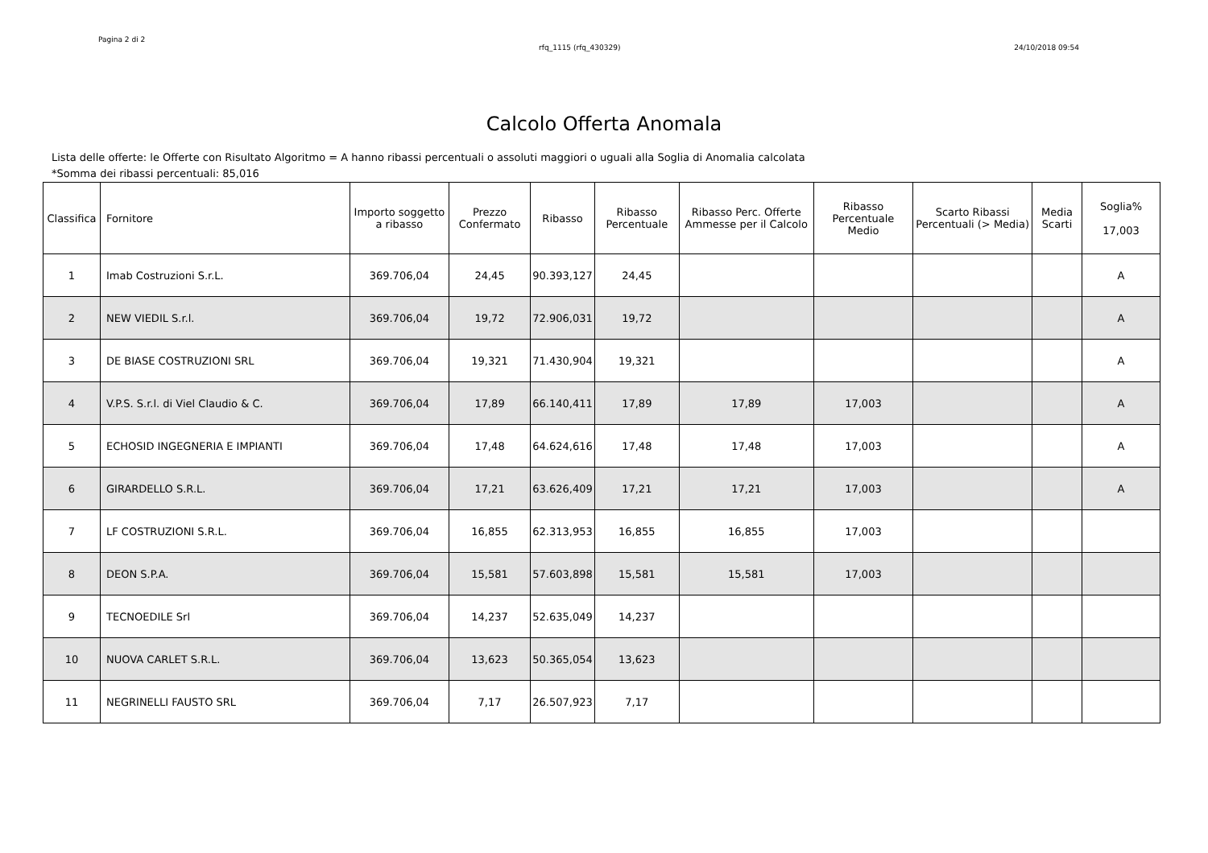Pagina 2 di 2
rfq_1115 (rfq_430329) 24/10/2018 09:54
Calcolo Offerta Anomala
Lista delle offerte: le Offerte con Risultato Algoritmo = A hanno ribassi percentuali o assoluti maggiori o uguali alla Soglia di Anomalia calcolata
*Somma dei ribassi percentuali: 85,016
| Classifica | Fornitore | Importo soggetto a ribasso | Prezzo Confermato | Ribasso | Ribasso Percentuale | Ribasso Perc. Offerte Ammesse per il Calcolo | Ribasso Percentuale Medio | Scarto Ribassi Percentuali (> Media) | Media Scarti | Soglia% 17,003 |
| --- | --- | --- | --- | --- | --- | --- | --- | --- | --- | --- |
| 1 | Imab Costruzioni S.r.L. | 369.706,04 | 24,45 | 90.393,127 | 24,45 | | | | | A |
| 2 | NEW VIEDIL S.r.l. | 369.706,04 | 19,72 | 72.906,031 | 19,72 | | | | | A |
| 3 | DE BIASE COSTRUZIONI SRL | 369.706,04 | 19,321 | 71.430,904 | 19,321 | | | | | A |
| 4 | V.P.S. S.r.l. di Viel Claudio & C. | 369.706,04 | 17,89 | 66.140,411 | 17,89 | 17,89 | 17,003 | | | A |
| 5 | ECHOSID INGEGNERIA E IMPIANTI | 369.706,04 | 17,48 | 64.624,616 | 17,48 | 17,48 | 17,003 | | | A |
| 6 | GIRARDELLO S.R.L. | 369.706,04 | 17,21 | 63.626,409 | 17,21 | 17,21 | 17,003 | | | A |
| 7 | LF COSTRUZIONI S.R.L. | 369.706,04 | 16,855 | 62.313,953 | 16,855 | 16,855 | 17,003 | | | |
| 8 | DEON S.P.A. | 369.706,04 | 15,581 | 57.603,898 | 15,581 | 15,581 | 17,003 | | | |
| 9 | TECNOEDILE Srl | 369.706,04 | 14,237 | 52.635,049 | 14,237 | | | | | |
| 10 | NUOVA CARLET S.R.L. | 369.706,04 | 13,623 | 50.365,054 | 13,623 | | | | | |
| 11 | NEGRINELLI FAUSTO SRL | 369.706,04 | 7,17 | 26.507,923 | 7,17 | | | | | |